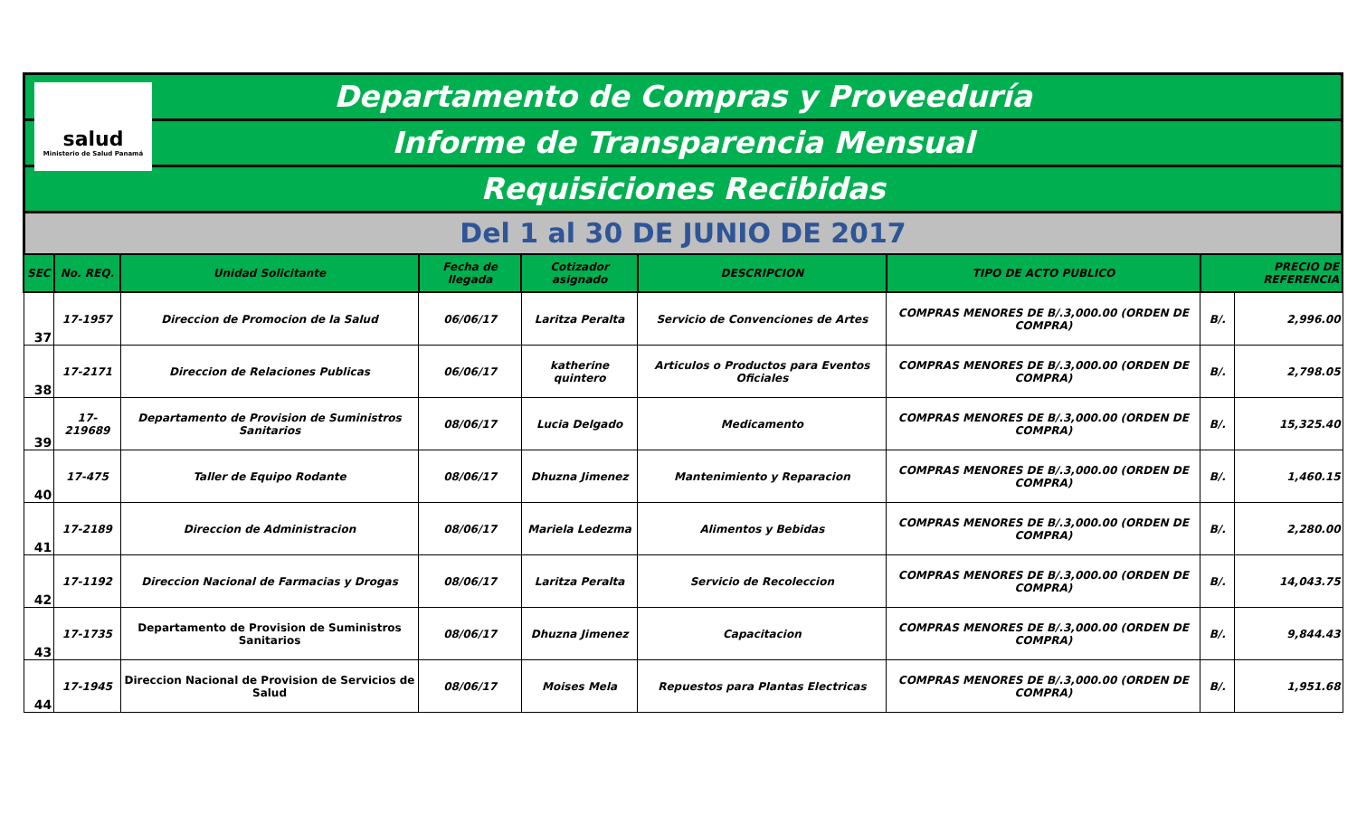salud
Ministerio de Salud Panamá
Departamento de Compras y Proveeduría
Informe de Transparencia Mensual
Requisiciones Recibidas
Del 1 al 30 DE JUNIO DE 2017
| SEC | No. REQ. | Unidad Solicitante | Fecha de llegada | Cotizador asignado | DESCRIPCION | TIPO DE ACTO PUBLICO | PRECIO DE REFERENCIA | |
| --- | --- | --- | --- | --- | --- | --- | --- | --- |
| 37 | 17-1957 | Direccion de Promocion de la Salud | 06/06/17 | Laritza Peralta | Servicio de Convenciones de Artes | COMPRAS MENORES DE B/.3,000.00 (ORDEN DE COMPRA) | B/. | 2,996.00 |
| 38 | 17-2171 | Direccion de Relaciones Publicas | 06/06/17 | katherine quintero | Articulos o Productos para Eventos Oficiales | COMPRAS MENORES DE B/.3,000.00 (ORDEN DE COMPRA) | B/. | 2,798.05 |
| 39 | 17-219689 | Departamento de Provision de Suministros Sanitarios | 08/06/17 | Lucia Delgado | Medicamento | COMPRAS MENORES DE B/.3,000.00 (ORDEN DE COMPRA) | B/. | 15,325.40 |
| 40 | 17-475 | Taller de Equipo Rodante | 08/06/17 | Dhuzna Jimenez | Mantenimiento y Reparacion | COMPRAS MENORES DE B/.3,000.00 (ORDEN DE COMPRA) | B/. | 1,460.15 |
| 41 | 17-2189 | Direccion de Administracion | 08/06/17 | Mariela Ledezma | Alimentos y Bebidas | COMPRAS MENORES DE B/.3,000.00 (ORDEN DE COMPRA) | B/. | 2,280.00 |
| 42 | 17-1192 | Direccion Nacional de Farmacias y Drogas | 08/06/17 | Laritza Peralta | Servicio de Recoleccion | COMPRAS MENORES DE B/.3,000.00 (ORDEN DE COMPRA) | B/. | 14,043.75 |
| 43 | 17-1735 | Departamento de Provision de Suministros Sanitarios | 08/06/17 | Dhuzna Jimenez | Capacitacion | COMPRAS MENORES DE B/.3,000.00 (ORDEN DE COMPRA) | B/. | 9,844.43 |
| 44 | 17-1945 | Direccion Nacional de Provision de Servicios de Salud | 08/06/17 | Moises Mela | Repuestos para Plantas Electricas | COMPRAS MENORES DE B/.3,000.00 (ORDEN DE COMPRA) | B/. | 1,951.68 |